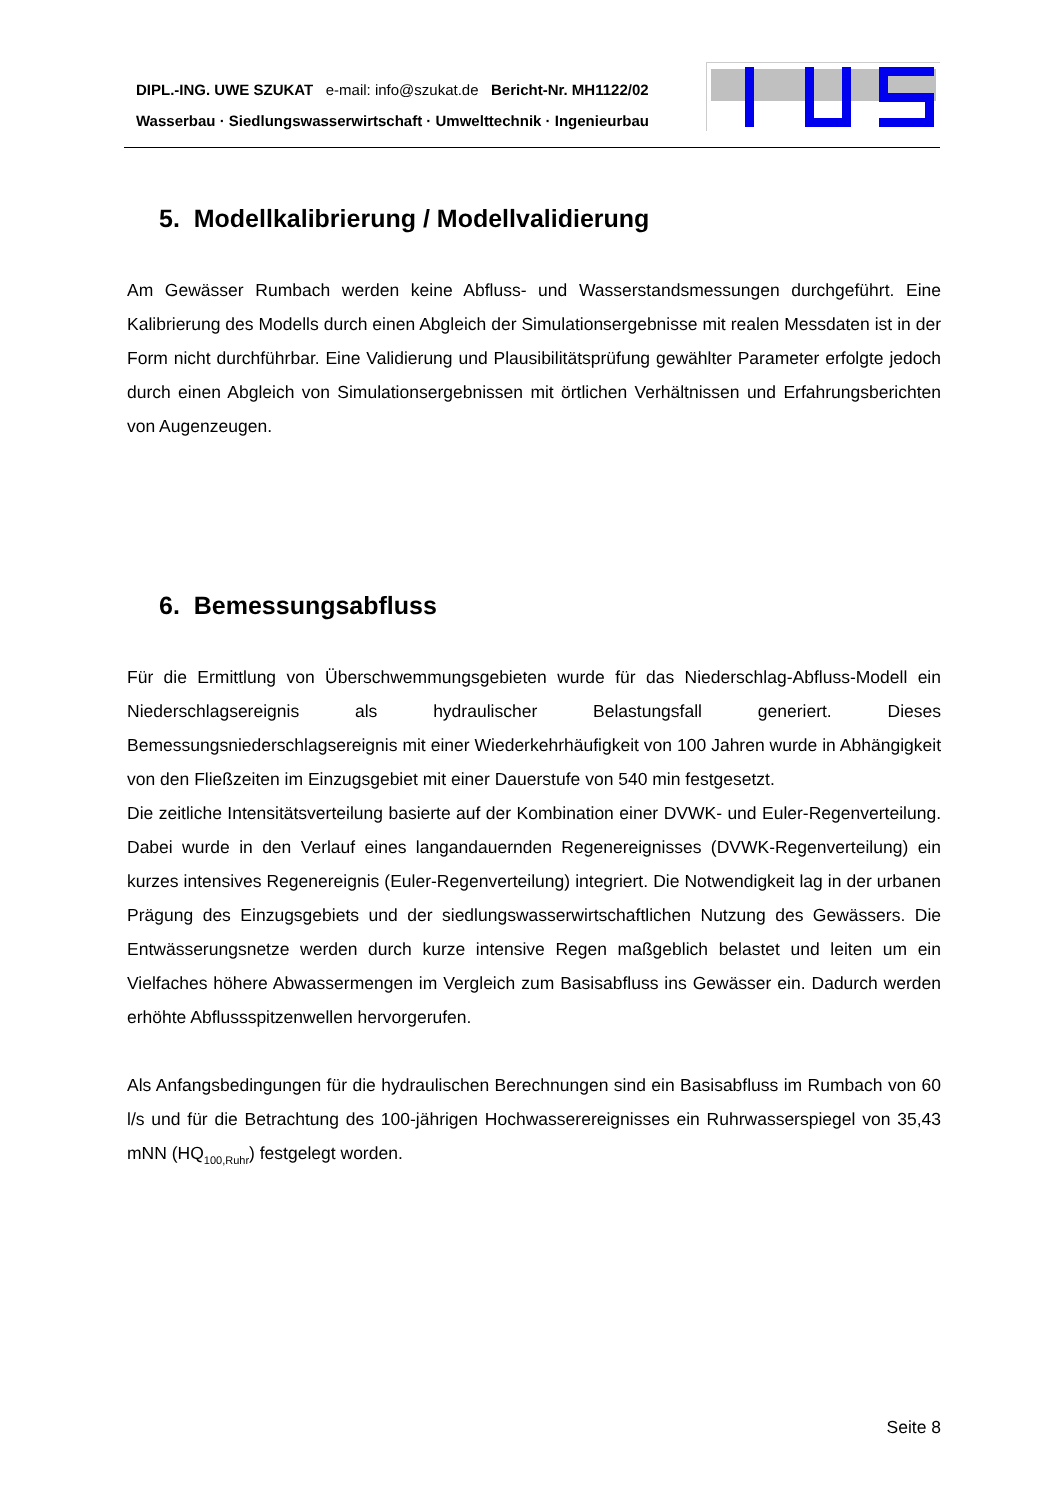DIPL.-ING. UWE SZUKAT e-mail: info@szukat.de Bericht-Nr. MH1122/02
Wasserbau · Siedlungswasserwirtschaft · Umwelttechnik · Ingenieurbau
5. Modellkalibrierung / Modellvalidierung
Am Gewässer Rumbach werden keine Abfluss- und Wasserstandsmessungen durchgeführt. Eine Kalibrierung des Modells durch einen Abgleich der Simulationsergebnisse mit realen Messdaten ist in der Form nicht durchführbar. Eine Validierung und Plausibilitätsprüfung gewählter Parameter erfolgte jedoch durch einen Abgleich von Simulationsergebnissen mit örtlichen Verhältnissen und Erfahrungsberichten von Augenzeugen.
6. Bemessungsabfluss
Für die Ermittlung von Überschwemmungsgebieten wurde für das Niederschlag-Abfluss-Modell ein Niederschlagsereignis als hydraulischer Belastungsfall generiert. Dieses Bemessungsniederschlagsereignis mit einer Wiederkehrhäufigkeit von 100 Jahren wurde in Abhängigkeit von den Fließzeiten im Einzugsgebiet mit einer Dauerstufe von 540 min festgesetzt.
Die zeitliche Intensitätsverteilung basierte auf der Kombination einer DVWK- und Euler-Regenverteilung. Dabei wurde in den Verlauf eines langandauernden Regenereignisses (DVWK-Regenverteilung) ein kurzes intensives Regenereignis (Euler-Regenverteilung) integriert. Die Notwendigkeit lag in der urbanen Prägung des Einzugsgebiets und der siedlungswasserwirtschaftlichen Nutzung des Gewässers. Die Entwässerungsnetze werden durch kurze intensive Regen maßgeblich belastet und leiten um ein Vielfaches höhere Abwassermengen im Vergleich zum Basisabfluss ins Gewässer ein. Dadurch werden erhöhte Abflussspitzenwellen hervorgerufen.
Als Anfangsbedingungen für die hydraulischen Berechnungen sind ein Basisabfluss im Rumbach von 60 l/s und für die Betrachtung des 100-jährigen Hochwasserereignisses ein Ruhrwasserspiegel von 35,43 mNN (HQ<sub>100,Ruhr</sub>) festgelegt worden.
Seite 8